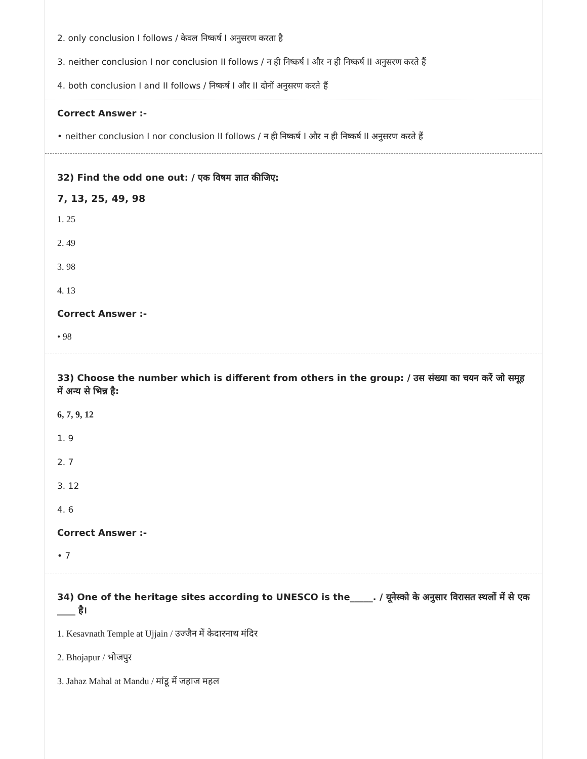2. only conclusion I follows / केवल निष्कर्ष I अनुसरण करता है
3. neither conclusion I nor conclusion II follows / न ही निष्कर्ष I और न ही निष्कर्ष II अनुसरण करते हैं
4. both conclusion I and II follows / निष्कर्ष I और II दोनों अनुसरण करते हैं
Correct Answer :-
• neither conclusion I nor conclusion II follows / न ही निष्कर्ष I और न ही निष्कर्ष II अनुसरण करते हैं
32) Find the odd one out: / एक विषम ज्ञात कीजिए:
7, 13, 25, 49, 98
1. 25
2. 49
3. 98
4. 13
Correct Answer :-
• 98
33) Choose the number which is different from others in the group: / उस संख्या का चयन करें जो समूह में अन्य से भिन्न है:
6, 7, 9, 12
1. 9
2. 7
3. 12
4. 6
Correct Answer :-
• 7
34) One of the heritage sites according to UNESCO is the_____. / यूनेस्को के अनुसार विरासत स्थलों में से एक ____ है।
1. Kesavnath Temple at Ujjain / उज्जैन में केदारनाथ मंदिर
2. Bhojapur / भोजपुर
3. Jahaz Mahal at Mandu / मांडू में जहाज महल